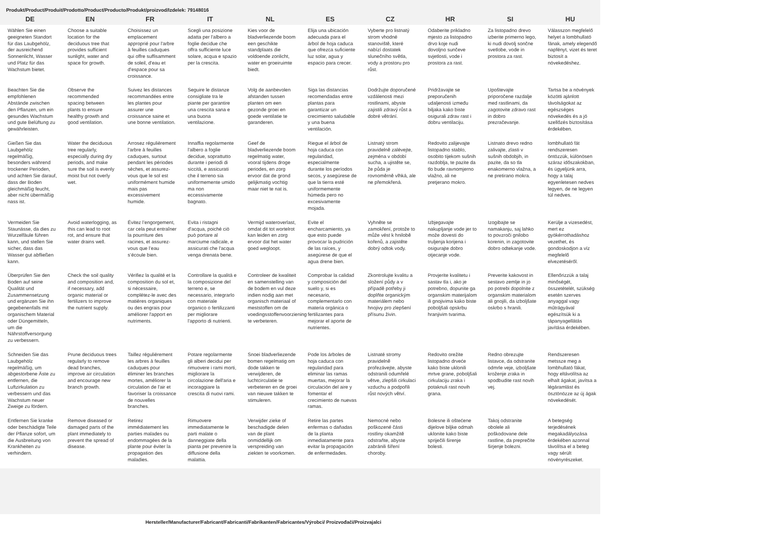Produkt/Product/Produit/Prodotto/Product/Producto/Produkt/proizvod/Izdelek: 79148016
| DE | EN | FR | IT | NL | ES | CZ | HR | SI | HU |
| --- | --- | --- | --- | --- | --- | --- | --- | --- | --- |
| Wählen Sie einen geeigneten Standort für das Laubgehölz, der ausreichend Sonnenlicht, Wasser und Platz für das Wachstum bietet. | Choose a suitable location for the deciduous tree that provides sufficient sunlight, water and space for growth. | Choisissez un emplacement approprié pour l'arbre à feuilles caduques qui offre suffisamment de soleil, d'eau et d'espace pour sa croissance. | Scegli una posizione adatta per l'albero a foglie decidue che offra sufficiente luce solare, acqua e spazio per la crescita. | Kies voor de bladverliezende boom een geschikte standplaats die voldoende zonlicht, water en groeiruimte biedt. | Elija una ubicación adecuada para el árbol de hoja caduca que ofrezca suficiente luz solar, agua y espacio para crecer. | Vyberte pro listnatý strom vhodné stanoviště, které nabízí dostatek slunečního světla, vody a prostoru pro růst. | Odaberite prikladno mjesto za listopadno drvo koje nudi dovoljno sunčeve svjetlosti, vode i prostora za rast. | Za listopadno drevo izberite primerno lego, ki nudi dovolj sončne svetlobe, vode in prostora za rast. | Válasszon megfelelő helyet a lombhullató fának, amely elegendő napfényt, vizet és teret biztosít a növekedéshez. |
| Beachten Sie die empfohlenen Abstände zwischen den Pflanzen, um ein gesundes Wachstum und gute Belüftung zu gewährleisten. | Observe the recommended spacing between plants to ensure healthy growth and good ventilation. | Suivez les distances recommandées entre les plantes pour assurer une croissance saine et une bonne ventilation. | Seguire le distanze consigliate tra le piante per garantire una crescita sana e una buona ventilazione. | Volg de aanbevolen afstanden tussen planten om een gezonde groei en goede ventilatie te garanderen. | Siga las distancias recomendadas entre plantas para garantizar un crecimiento saludable y una buena ventilación. | Dodržujte doporučené vzdálenosti mezi rostlinami, abyste zajistili zdravý růst a dobré větrání. | Pridržavajte se preporučenih udaljenosti između biljaka kako biste osigurali zdrav rast i dobru ventilaciju. | Upoštevajte priporočene razdalje med rastlinami, da zagotovite zdravo rast in dobro prezračevanje. | Tartsa be a növények közötti ajánlott távolságokat az egészséges növekedés és a jó szellőzés biztosítása érdekében. |
| Gießen Sie das Laubgehölz regelmäßig, besonders während trockener Perioden, und achten Sie darauf, dass der Boden gleichmäßig feucht, aber nicht übermäßig nass ist. | Water the deciduous tree regularly, especially during dry periods, and make sure the soil is evenly moist but not overly wet. | Arrosez régulièrement l'arbre à feuilles caduques, surtout pendant les périodes sèches, et assurez-vous que le sol est uniformément humide mais pas excessivement humide. | Innaffia regolarmente l'albero a foglie decidue, soprattutto durante i periodi di siccità, e assicurati che il terreno sia uniformemente umido ma non eccessivamente bagnato. | Geef de bladverliezende boom regelmatig water, vooral tijdens droge periodes, en zorg ervoor dat de grond gelijkmatig vochtig maar niet te nat is. | Riegue el árbol de hoja caduca con regularidad, especialmente durante los períodos secos, y asegúrese de que la tierra esté uniformemente húmeda pero no excesivamente mojada. | Listnatý strom pravidelně zalévejte, zejména v období sucha, a ujistěte se, že půda je rovnoměrně vlhká, ale ne přemokřená. | Redovito zalijevajte listopadno stablo, osobito tijekom sušnih razdoblja, te pazite da tlo bude ravnomjerno vlažno, ali ne pretjerano mokro. | Listnato drevo redno zalivajte, zlasti v sušnih obdobjih, in pazite, da so tla enakomerno vlažna, a ne pretirano mokra. | lombhullató fát rendszeresen öntözzük, különösen száraz időszakokban, és ügyeljünk arra, hogy a talaj egyenletesen nedves legyen, de ne legyen túl nedves. |
| Vermeiden Sie Staunässe, da dies zu Wurzelfäule führen kann, und stellen Sie sicher, dass das Wasser gut abfließen kann. | Avoid waterlogging, as this can lead to root rot, and ensure that water drains well. | Évitez l’engorgement, car cela peut entraîner la pourriture des racines, et assurez-vous que l’eau s’écoule bien. | Evita i ristagni d'acqua, poiché ciò può portare al marciume radicale, e assicurati che l'acqua venga drenata bene. | Vermijd wateroverlast, omdat dit tot wortelrot kan leiden en zorg ervoor dat het water goed wegloopt. | Evite el encharcamiento, ya que esto puede provocar la pudrición de las raíces, y asegúrese de que el agua drene bien. | Vyhněte se zamokření, protože to může vést k hnilobě kořenů, a zajistěte dobrý odtok vody. | Izbjegavajte nakupljanje vode jer to može dovesti do truljenja korijena i osigurajte dobro otjecanje vode. | Izogibajte se namakanju, saj lahko to povzroči gnilobo korenin, in zagotovite dobro odtekanje vode. | Kerülje a vizesedést, mert ez gyökérrothadáshoz vezethet, és gondoskodjon a víz megfelelő elvezetéséről. |
| Überprüfen Sie den Boden auf seine Qualität und Zusammensetzung und ergänzen Sie ihn gegebenenfalls mit organischem Material oder Düngemitteln, um die Nährstoffversorgung zu verbessern. | Check the soil quality and composition and, if necessary, add organic material or fertilizers to improve the nutrient supply. | Vérifiez la qualité et la composition du sol et, si nécessaire, complétez-le avec des matières organiques ou des engrais pour améliorer l'apport en nutriments. | Controllare la qualità e la composizione del terreno e, se necessario, integrarlo con materiale organico o fertilizzanti per migliorare l'apporto di nutrienti. | Controleer de kwaliteit en samenstelling van de bodem en vul deze indien nodig aan met organisch materiaal of meststoffen om de voedingsstoffenvoorziening te verbeteren. | Comprobar la calidad y composición del suelo y, si es necesario, complementarlo con materia orgánica o fertilizantes para mejorar el aporte de nutrientes. | Zkontrolujte kvalitu a složení půdy a v případě potřeby ji doplňte organickým materiálem nebo hnojivy pro zlepšení přísunu živin. | Provjerite kvalitetu i sastav tla i, ako je potrebno, dopunite ga organskim materijalom ili gnojivima kako biste poboljšali opskrbu hranjivim tvarima. | Preverite kakovost in sestavo zemlje in jo po potrebi dopolnite z organskim materialom ali gnojili, da izboljšate oskrbo s hranili. | Ellenőrizzük a talaj minőségét, összetételét, szükség esetén szerves anyaggal vagy műtrágyával egészítsük ki a tápanyagellátás javítása érdekében. |
| Schneiden Sie das Laubgehölz regelmäßig, um abgestorbene Äste zu entfernen, die Luftzirkulation zu verbessern und das Wachstum neuer Zweige zu fördern. | Prune deciduous trees regularly to remove dead branches, improve air circulation and encourage new branch growth. | Taillez régulièrement les arbres à feuilles caduques pour éliminer les branches mortes, améliorer la circulation de l'air et favoriser la croissance de nouvelles branches. | Potare regolarmente gli alberi decidui per rimuovere i rami morti, migliorare la circolazione dell'aria e incoraggiare la crescita di nuovi rami. | Snoei bladverliezende bomen regelmatig om dode takken te verwijderen, de luchtcirculatie te verbeteren en de groei van nieuwe takken te stimuleren. | Pode los árboles de hoja caduca con regularidad para eliminar las ramas muertas, mejorar la circulación del aire y fomentar el crecimiento de nuevas ramas. | Listnaté stromy pravidelně prořezávejte, abyste odstranili odumřelé větve, zlepšili cirkulaci vzduchu a podpořili růst nových větví. | Redovito orežite listopadno drveće kako biste uklonili mrtve grane, poboljšali cirkulaciju zraka i potaknuli rast novih grana. | Redno obrezujte listavce, da odstranite odmrle veje, izboljšate kroženje zraka in spodbudite rast novih vej. | Rendszeresen metssze meg a lombhullató fákat, hogy eltávolítsa az elhalt ágakat, javítsa a légáramlást és ösztönözze az új ágak növekedését. |
| Entfernen Sie kranke oder beschädigte Teile der Pflanze sofort, um die Ausbreitung von Krankheiten zu verhindern. | Remove diseased or damaged parts of the plant immediately to prevent the spread of disease. | Retirez immédiatement les parties malades ou endommagées de la plante pour éviter la propagation des maladies. | Rimuovere immediatamente le parti malate o danneggiate della pianta per prevenire la diffusione della malattia. | Verwijder zieke of beschadigde delen van de plant onmiddellijk om verspreiding van ziekten te voorkomen. | Retire las partes enfermas o dañadas de la planta inmediatamente para evitar la propagación de enfermedades. | Nemocné nebo poškozené části rostliny okamžitě odstraňte, abyste zabránili šíření choroby. | Bolesne ili oštećene dijelove biljke odmah uklonite kako biste spriječili širenje bolesti. | Takoj odstranite obolele ali poškodovane dele rastline, da preprečite širjenje bolezni. | A betegség terjedésének megakadályozása érdekében azonnal távolítsa el a beteg vagy sérült növényrészeket. |
Hersteller/Manufacturer/Fabricant/Fabricanti/Fabrikanten/Fabricantes/Výrobci/ Proizvođači/Proizvajalci